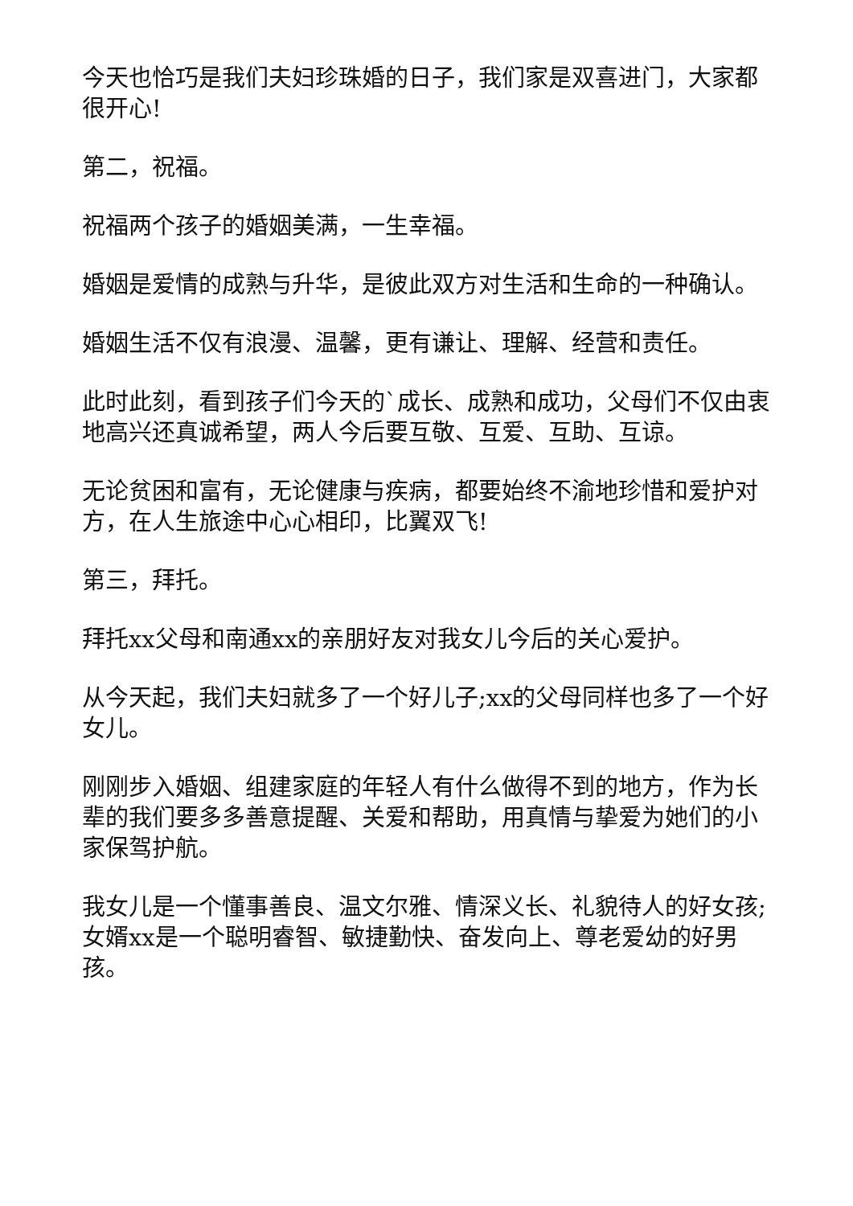今天也恰巧是我们夫妇珍珠婚的日子，我们家是双喜进门，大家都很开心!
第二，祝福。
祝福两个孩子的婚姻美满，一生幸福。
婚姻是爱情的成熟与升华，是彼此双方对生活和生命的一种确认。
婚姻生活不仅有浪漫、温馨，更有谦让、理解、经营和责任。
此时此刻，看到孩子们今天的`成长、成熟和成功，父母们不仅由衷地高兴还真诚希望，两人今后要互敬、互爱、互助、互谅。
无论贫困和富有，无论健康与疾病，都要始终不渝地珍惜和爱护对方，在人生旅途中心心相印，比翼双飞!
第三，拜托。
拜托xx父母和南通xx的亲朋好友对我女儿今后的关心爱护。
从今天起，我们夫妇就多了一个好儿子;xx的父母同样也多了一个好女儿。
刚刚步入婚姻、组建家庭的年轻人有什么做得不到的地方，作为长辈的我们要多多善意提醒、关爱和帮助，用真情与挚爱为她们的小家保驾护航。
我女儿是一个懂事善良、温文尔雅、情深义长、礼貌待人的好女孩;女婿xx是一个聪明睿智、敏捷勤快、奋发向上、尊老爱幼的好男孩。